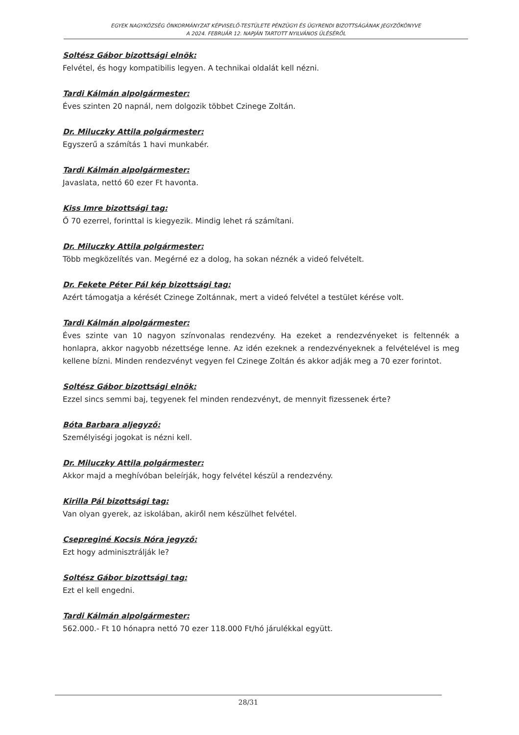EGYEK NAGYKÖZSÉG ÖNKORMÁNYZAT KÉPVISELŐ-TESTÜLETE PÉNZÜGYI ÉS ÜGYRENDI BIZOTTSÁGÁNAK JEGYZŐKÖNYVE
A 2024. FEBRUÁR 12. NAPJÁN TARTOTT NYILVÁNOS ÜLÉSÉRŐL
Soltész Gábor bizottsági elnök:
Felvétel, és hogy kompatibilis legyen. A technikai oldalát kell nézni.
Tardi Kálmán alpolgármester:
Éves szinten 20 napnál, nem dolgozik többet Czinege Zoltán.
Dr. Miluczky Attila polgármester:
Egyszerű a számítás 1 havi munkabér.
Tardi Kálmán alpolgármester:
Javaslata, nettó 60 ezer Ft havonta.
Kiss Imre bizottsági tag:
Ő 70 ezerrel, forinttal is kiegyezik. Mindig lehet rá számítani.
Dr. Miluczky Attila polgármester:
Több megközelítés van. Megérné ez a dolog, ha sokan néznék a videó felvételt.
Dr. Fekete Péter Pál kép bizottsági tag:
Azért támogatja a kérését Czinege Zoltánnak, mert a videó felvétel a testület kérése volt.
Tardi Kálmán alpolgármester:
Éves szinte van 10 nagyon színvonalas rendezvény. Ha ezeket a rendezvényeket is feltennék a honlapra, akkor nagyobb nézettsége lenne. Az idén ezeknek a rendezvényeknek a felvételével is meg kellene bízni. Minden rendezvényt vegyen fel Czinege Zoltán és akkor adják meg a 70 ezer forintot.
Soltész Gábor bizottsági elnök:
Ezzel sincs semmi baj, tegyenek fel minden rendezvényt, de mennyit fizessenek érte?
Bóta Barbara aljegyző:
Személyiségi jogokat is nézni kell.
Dr. Miluczky Attila polgármester:
Akkor majd a meghívóban beleírják, hogy felvétel készül a rendezvény.
Kirilla Pál bizottsági tag:
Van olyan gyerek, az iskolában, akiről nem készülhet felvétel.
Csepreginé Kocsis Nóra jegyző:
Ezt hogy adminisztrálják le?
Soltész Gábor bizottsági tag:
Ezt el kell engedni.
Tardi Kálmán alpolgármester:
562.000.- Ft 10 hónapra nettó 70 ezer 118.000 Ft/hó járulékkal együtt.
28/31